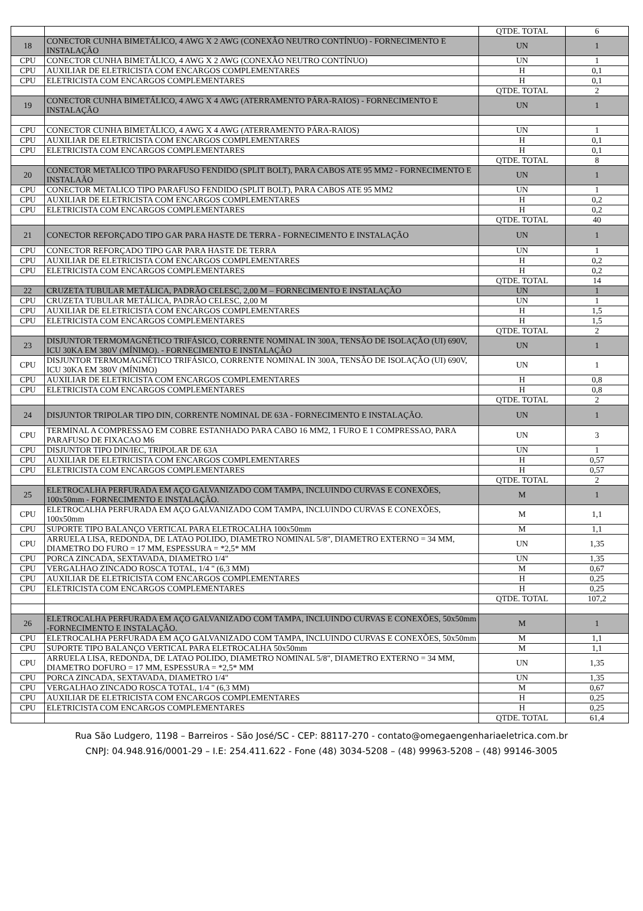| | | QTDE. TOTAL | 6 |
| 18 | CONECTOR CUNHA BIMETÁLICO, 4 AWG X 2 AWG (CONEXÃO NEUTRO CONTÍNUO) - FORNECIMENTO E INSTALAÇÃO | UN | 1 |
| CPU | CONECTOR CUNHA BIMETÁLICO, 4 AWG X 2 AWG (CONEXÃO NEUTRO CONTÍNUO) | UN | 1 |
| CPU | AUXILIAR DE ELETRICISTA COM ENCARGOS COMPLEMENTARES | H | 0,1 |
| CPU | ELETRICISTA COM ENCARGOS COMPLEMENTARES | H | 0,1 |
| | | QTDE. TOTAL | 2 |
| 19 | CONECTOR CUNHA BIMETÁLICO, 4 AWG X 4 AWG (ATERRAMENTO PÁRA-RAIOS) - FORNECIMENTO E INSTALAÇÃO | UN | 1 |
| CPU | CONECTOR CUNHA BIMETÁLICO, 4 AWG X 4 AWG (ATERRAMENTO PÁRA-RAIOS) | UN | 1 |
| CPU | AUXILIAR DE ELETRICISTA COM ENCARGOS COMPLEMENTARES | H | 0,1 |
| CPU | ELETRICISTA COM ENCARGOS COMPLEMENTARES | H | 0,1 |
| | | QTDE. TOTAL | 8 |
| 20 | CONECTOR METALICO TIPO PARAFUSO FENDIDO (SPLIT BOLT), PARA CABOS ATE 95 MM2 - FORNECIMENTO E INSTALAÃO | UN | 1 |
| CPU | CONECTOR METALICO TIPO PARAFUSO FENDIDO (SPLIT BOLT), PARA CABOS ATE 95 MM2 | UN | 1 |
| CPU | AUXILIAR DE ELETRICISTA COM ENCARGOS COMPLEMENTARES | H | 0,2 |
| CPU | ELETRICISTA COM ENCARGOS COMPLEMENTARES | H | 0,2 |
| | | QTDE. TOTAL | 40 |
| 21 | CONECTOR REFORÇADO TIPO GAR PARA HASTE DE TERRA - FORNECIMENTO E INSTALAÇÃO | UN | 1 |
| CPU | CONECTOR REFORÇADO TIPO GAR PARA HASTE DE TERRA | UN | 1 |
| CPU | AUXILIAR DE ELETRICISTA COM ENCARGOS COMPLEMENTARES | H | 0,2 |
| CPU | ELETRICISTA COM ENCARGOS COMPLEMENTARES | H | 0,2 |
| | | QTDE. TOTAL | 14 |
| 22 | CRUZETA TUBULAR METÁLICA, PADRÃO CELESC, 2,00 M – FORNECIMENTO E INSTALAÇÃO | UN | 1 |
| CPU | CRUZETA TUBULAR METÁLICA, PADRÃO CELESC, 2,00 M | UN | 1 |
| CPU | AUXILIAR DE ELETRICISTA COM ENCARGOS COMPLEMENTARES | H | 1,5 |
| CPU | ELETRICISTA COM ENCARGOS COMPLEMENTARES | H | 1,5 |
| | | QTDE. TOTAL | 2 |
| 23 | DISJUNTOR TERMOMAGNÉTICO TRIFÁSICO, CORRENTE NOMINAL IN 300A, TENSÃO DE ISOLAÇÃO (UI) 690V, ICU 30KA EM 380V (MÍNIMO). - FORNECIMENTO E INSTALAÇÃO | UN | 1 |
| CPU | DISJUNTOR TERMOMAGNÉTICO TRIFÁSICO, CORRENTE NOMINAL IN 300A, TENSÃO DE ISOLAÇÃO (UI) 690V, ICU 30KA EM 380V (MÍNIMO) | UN | 1 |
| CPU | AUXILIAR DE ELETRICISTA COM ENCARGOS COMPLEMENTARES | H | 0,8 |
| CPU | ELETRICISTA COM ENCARGOS COMPLEMENTARES | H | 0,8 |
| | | QTDE. TOTAL | 2 |
| 24 | DISJUNTOR TRIPOLAR TIPO DIN, CORRENTE NOMINAL DE 63A - FORNECIMENTO E INSTALAÇÃO. | UN | 1 |
| CPU | TERMINAL A COMPRESSAO EM COBRE ESTANHADO PARA CABO 16 MM2, 1 FURO E 1 COMPRESSAO, PARA PARAFUSO DE FIXACAO M6 | UN | 3 |
| CPU | DISJUNTOR TIPO DIN/IEC, TRIPOLAR DE 63A | UN | 1 |
| CPU | AUXILIAR DE ELETRICISTA COM ENCARGOS COMPLEMENTARES | H | 0,57 |
| CPU | ELETRICISTA COM ENCARGOS COMPLEMENTARES | H | 0,57 |
| | | QTDE. TOTAL | 2 |
| 25 | ELETROCALHA PERFURADA EM AÇO GALVANIZADO COM TAMPA, INCLUINDO CURVAS E CONEXÕES, 100x50mm - FORNECIMENTO E INSTALAÇÃO. | M | 1 |
| CPU | ELETROCALHA PERFURADA EM AÇO GALVANIZADO COM TAMPA, INCLUINDO CURVAS E CONEXÕES, 100x50mm | M | 1,1 |
| CPU | SUPORTE TIPO BALANÇO VERTICAL PARA ELETROCALHA 100x50mm | M | 1,1 |
| CPU | ARRUELA LISA, REDONDA, DE LATAO POLIDO, DIAMETRO NOMINAL 5/8", DIAMETRO EXTERNO = 34 MM, DIAMETRO DO FURO = 17 MM, ESPESSURA = *2,5* MM | UN | 1,35 |
| CPU | PORCA ZINCADA, SEXTAVADA, DIAMETRO 1/4" | UN | 1,35 |
| CPU | VERGALHAO ZINCADO ROSCA TOTAL, 1/4 " (6,3 MM) | M | 0,67 |
| CPU | AUXILIAR DE ELETRICISTA COM ENCARGOS COMPLEMENTARES | H | 0,25 |
| CPU | ELETRICISTA COM ENCARGOS COMPLEMENTARES | H | 0,25 |
| | | QTDE. TOTAL | 107,2 |
| 26 | ELETROCALHA PERFURADA EM AÇO GALVANIZADO COM TAMPA, INCLUINDO CURVAS E CONEXÕES, 50x50mm -FORNECIMENTO E INSTALAÇÃO. | M | 1 |
| CPU | ELETROCALHA PERFURADA EM AÇO GALVANIZADO COM TAMPA, INCLUINDO CURVAS E CONEXÕES, 50x50mm | M | 1,1 |
| CPU | SUPORTE TIPO BALANÇO VERTICAL PARA ELETROCALHA 50x50mm | M | 1,1 |
| CPU | ARRUELA LISA, REDONDA, DE LATAO POLIDO, DIAMETRO NOMINAL 5/8", DIAMETRO EXTERNO = 34 MM, DIAMETRO DOFURO = 17 MM, ESPESSURA = *2,5* MM | UN | 1,35 |
| CPU | PORCA ZINCADA, SEXTAVADA, DIAMETRO 1/4" | UN | 1,35 |
| CPU | VERGALHAO ZINCADO ROSCA TOTAL, 1/4 " (6,3 MM) | M | 0,67 |
| CPU | AUXILIAR DE ELETRICISTA COM ENCARGOS COMPLEMENTARES | H | 0,25 |
| CPU | ELETRICISTA COM ENCARGOS COMPLEMENTARES | H | 0,25 |
| | | QTDE. TOTAL | 61,4 |
Rua São Ludgero, 1198 – Barreiros - São José/SC - CEP: 88117-270 - contato@omegaengenhariaeletrica.com.br
CNPJ: 04.948.916/0001-29 – I.E: 254.411.622 - Fone (48) 3034-5208 – (48) 99963-5208 – (48) 99146-3005